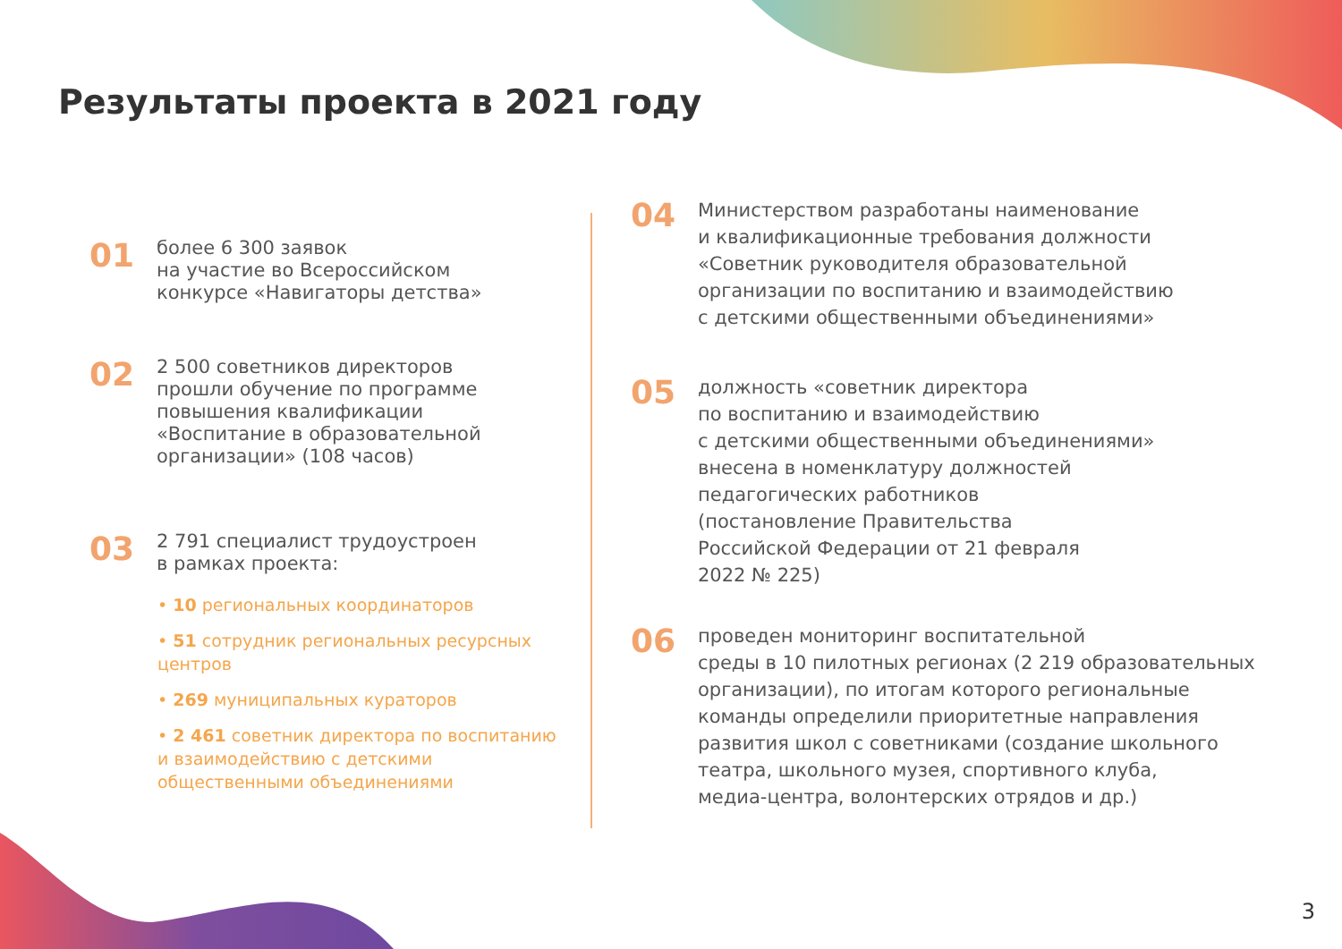Результаты проекта в 2021 году
01
более 6 300 заявок
на участие во Всероссийском
конкурсе «Навигаторы детства»
02
2 500 советников директоров
прошли обучение по программе
повышения квалификации
«Воспитание в образовательной
организации» (108 часов)
03
2 791 специалист трудоустроен
в рамках проекта:
• 10 региональных координаторов
• 51 сотрудник региональных ресурсных центров
• 269 муниципальных кураторов
• 2 461 советник директора по воспитанию и взаимодействию с детскими общественными объединениями
04
Министерством разработаны наименование
и квалификационные требования должности
«Советник руководителя образовательной
организации по воспитанию и взаимодействию
с детскими общественными объединениями»
05
должность «советник директора
по воспитанию и взаимодействию
с детскими общественными объединениями»
внесена в номенклатуру должностей
педагогических работников
(постановление Правительства
Российской Федерации от 21 февраля
2022 № 225)
06
проведен мониторинг воспитательной
среды в 10 пилотных регионах (2 219 образовательных
организации), по итогам которого региональные
команды определили приоритетные направления
развития школ с советниками (создание школьного
театра, школьного музея, спортивного клуба,
медиа-центра, волонтерских отрядов и др.)
3